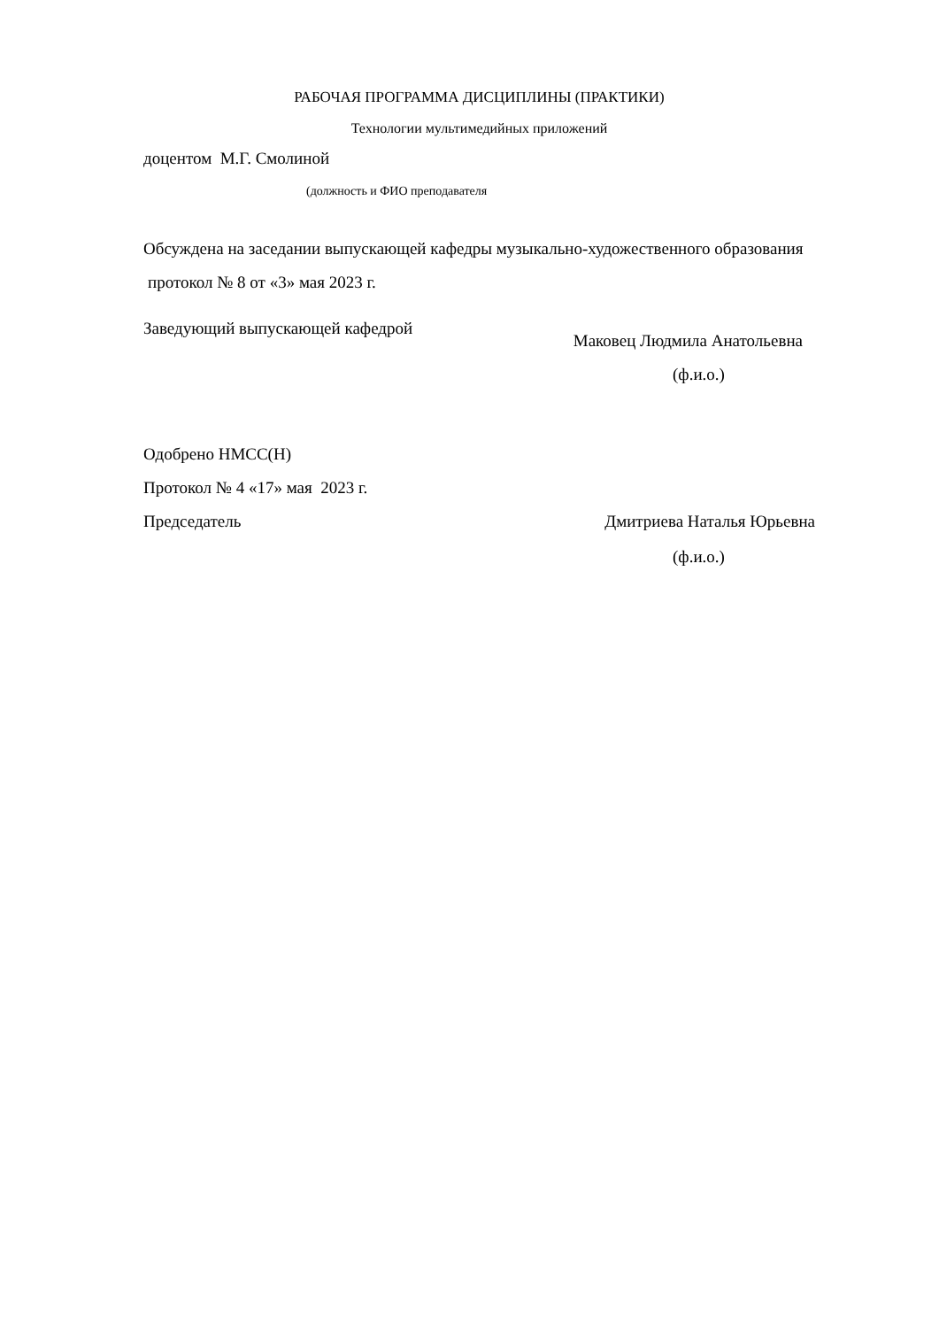РАБОЧАЯ ПРОГРАММА ДИСЦИПЛИНЫ (ПРАКТИКИ)
Технологии мультимедийных приложений
доцентом М.Г. Смолиной
(должность и ФИО преподавателя
Обсуждена на заседании выпускающей кафедры музыкально-художественного образования
протокол № 8 от «3» мая 2023 г.
Заведующий выпускающей кафедрой
Маковец Людмила Анатольевна
(ф.и.о.)
Одобрено НМСС(Н)
Протокол № 4 «17» мая 2023 г.
Председатель Дмитриева Наталья Юрьевна
(ф.и.о.)